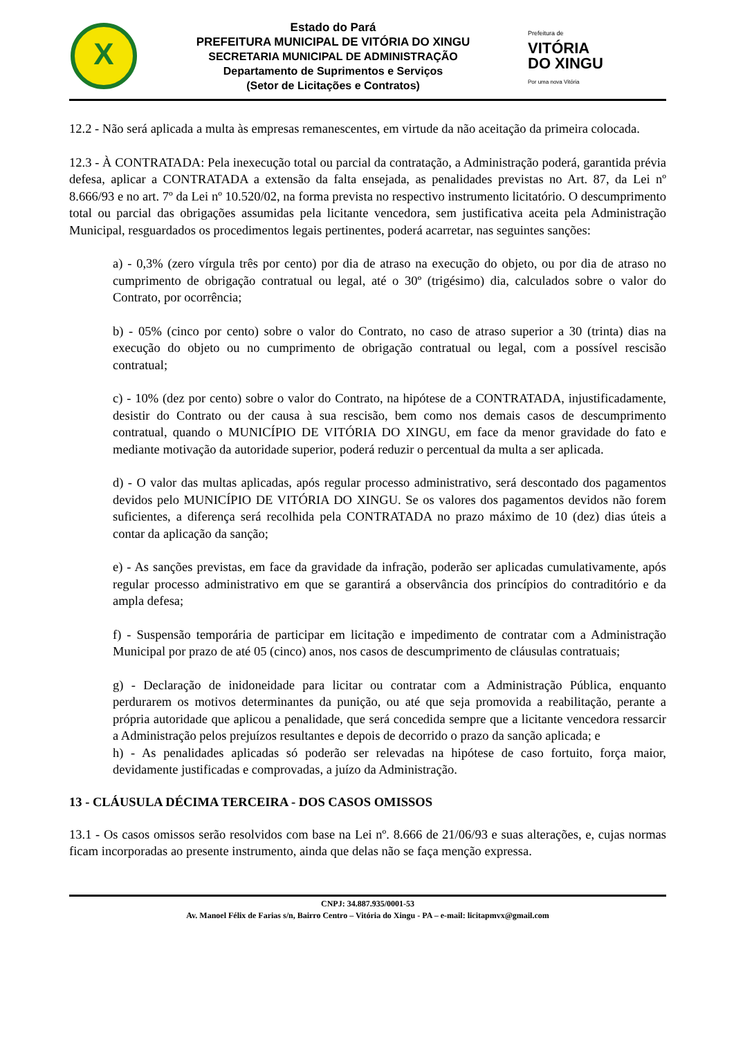X
Estado do Pará
PREFEITURA MUNICIPAL DE VITÓRIA DO XINGU
SECRETARIA MUNICIPAL DE ADMINISTRAÇÃO
Departamento de Suprimentos e Serviços
(Setor de Licitações e Contratos)
Prefeitura de
VITÓRIA
DO XINGU
Por uma nova Vitória
12.2 - Não será aplicada a multa às empresas remanescentes, em virtude da não aceitação da primeira colocada.
12.3 - À CONTRATADA: Pela inexecução total ou parcial da contratação, a Administração poderá, garantida prévia defesa, aplicar a CONTRATADA a extensão da falta ensejada, as penalidades previstas no Art. 87, da Lei nº 8.666/93 e no art. 7º da Lei nº 10.520/02, na forma prevista no respectivo instrumento licitatório. O descumprimento total ou parcial das obrigações assumidas pela licitante vencedora, sem justificativa aceita pela Administração Municipal, resguardados os procedimentos legais pertinentes, poderá acarretar, nas seguintes sanções:
a) - 0,3% (zero vírgula três por cento) por dia de atraso na execução do objeto, ou por dia de atraso no cumprimento de obrigação contratual ou legal, até o 30º (trigésimo) dia, calculados sobre o valor do Contrato, por ocorrência;
b) - 05% (cinco por cento) sobre o valor do Contrato, no caso de atraso superior a 30 (trinta) dias na execução do objeto ou no cumprimento de obrigação contratual ou legal, com a possível rescisão contratual;
c) - 10% (dez por cento) sobre o valor do Contrato, na hipótese de a CONTRATADA, injustificadamente, desistir do Contrato ou der causa à sua rescisão, bem como nos demais casos de descumprimento contratual, quando o MUNICÍPIO DE VITÓRIA DO XINGU, em face da menor gravidade do fato e mediante motivação da autoridade superior, poderá reduzir o percentual da multa a ser aplicada.
d) - O valor das multas aplicadas, após regular processo administrativo, será descontado dos pagamentos devidos pelo MUNICÍPIO DE VITÓRIA DO XINGU. Se os valores dos pagamentos devidos não forem suficientes, a diferença será recolhida pela CONTRATADA no prazo máximo de 10 (dez) dias úteis a contar da aplicação da sanção;
e) - As sanções previstas, em face da gravidade da infração, poderão ser aplicadas cumulativamente, após regular processo administrativo em que se garantirá a observância dos princípios do contraditório e da ampla defesa;
f) - Suspensão temporária de participar em licitação e impedimento de contratar com a Administração Municipal por prazo de até 05 (cinco) anos, nos casos de descumprimento de cláusulas contratuais;
g) - Declaração de inidoneidade para licitar ou contratar com a Administração Pública, enquanto perdurarem os motivos determinantes da punição, ou até que seja promovida a reabilitação, perante a própria autoridade que aplicou a penalidade, que será concedida sempre que a licitante vencedora ressarcir a Administração pelos prejuízos resultantes e depois de decorrido o prazo da sanção aplicada; e
h) - As penalidades aplicadas só poderão ser relevadas na hipótese de caso fortuito, força maior, devidamente justificadas e comprovadas, a juízo da Administração.
13 - CLÁUSULA DÉCIMA TERCEIRA - DOS CASOS OMISSOS
13.1 - Os casos omissos serão resolvidos com base na Lei nº. 8.666 de 21/06/93 e suas alterações, e, cujas normas ficam incorporadas ao presente instrumento, ainda que delas não se faça menção expressa.
CNPJ: 34.887.935/0001-53
Av. Manoel Félix de Farias s/n, Bairro Centro – Vitória do Xingu - PA – e-mail: licitapmvx@gmail.com